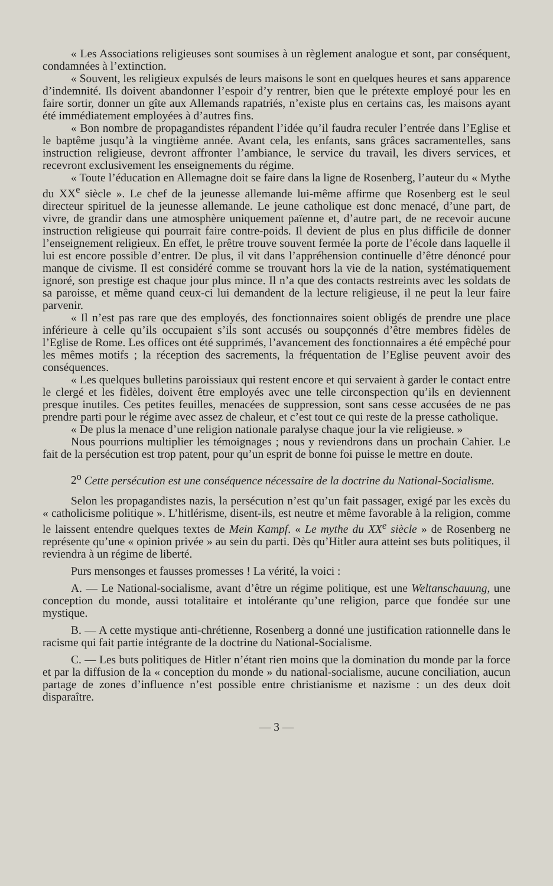« Les Associations religieuses sont soumises à un règlement analogue et sont, par conséquent, condamnées à l’extinction.
« Souvent, les religieux expulsés de leurs maisons le sont en quelques heures et sans apparence d’indemnité. Ils doivent abandonner l’espoir d’y rentrer, bien que le prétexte employé pour les en faire sortir, donner un gîte aux Allemands rapatriés, n’existe plus en certains cas, les maisons ayant été immédiatement employées à d’autres fins.
« Bon nombre de propagandistes répandent l’idée qu’il faudra reculer l’entrée dans l’Eglise et le baptême jusqu’à la vingtième année. Avant cela, les enfants, sans grâces sacramentelles, sans instruction religieuse, devront affronter l’ambiance, le service du travail, les divers services, et recevront exclusivement les enseignements du régime.
« Toute l’éducation en Allemagne doit se faire dans la ligne de Rosenberg, l’auteur du « Mythe du XX<sup>e</sup> siècle ». Le chef de la jeunesse allemande lui-même affirme que Rosenberg est le seul directeur spirituel de la jeunesse allemande. Le jeune catholique est donc menacé, d’une part, de vivre, de grandir dans une atmosphère uniquement païenne et, d’autre part, de ne recevoir aucune instruction religieuse qui pourrait faire contre-poids. Il devient de plus en plus difficile de donner l’enseignement religieux. En effet, le prêtre trouve souvent fermée la porte de l’école dans laquelle il lui est encore possible d’entrer. De plus, il vit dans l’appréhension continuelle d’être dénoncé pour manque de civisme. Il est considéré comme se trouvant hors la vie de la nation, systématiquement ignoré, son prestige est chaque jour plus mince. Il n’a que des contacts restreints avec les soldats de sa paroisse, et même quand ceux-ci lui demandent de la lecture religieuse, il ne peut la leur faire parvenir.
« Il n’est pas rare que des employés, des fonctionnaires soient obligés de prendre une place inférieure à celle qu’ils occupaient s’ils sont accusés ou soupçonnés d’être membres fidèles de l’Eglise de Rome. Les offices ont été supprimés, l’avancement des fonctionnaires a été empêché pour les mêmes motifs ; la réception des sacrements, la fréquentation de l’Eglise peuvent avoir des conséquences.
« Les quelques bulletins paroissiaux qui restent encore et qui servaient à garder le contact entre le clergé et les fidèles, doivent être employés avec une telle circonspection qu’ils en deviennent presque inutiles. Ces petites feuilles, menacées de suppression, sont sans cesse accusées de ne pas prendre parti pour le régime avec assez de chaleur, et c’est tout ce qui reste de la presse catholique.
« De plus la menace d’une religion nationale paralyse chaque jour la vie religieuse. »
Nous pourrions multiplier les témoignages ; nous y reviendrons dans un prochain Cahier. Le fait de la persécution est trop patent, pour qu’un esprit de bonne foi puisse le mettre en doute.
2<sup>o</sup> Cette persécution est une conséquence nécessaire de la doctrine du National-Socialisme.
Selon les propagandistes nazis, la persécution n’est qu’un fait passager, exigé par les excès du « catholicisme politique ». L’hitlérisme, disent-ils, est neutre et même favorable à la religion, comme le laissent entendre quelques textes de Mein Kampf. « Le mythe du XX<sup>e</sup> siècle » de Rosenberg ne représente qu’une « opinion privée » au sein du parti. Dès qu’Hitler aura atteint ses buts politiques, il reviendra à un régime de liberté.
Purs mensonges et fausses promesses ! La vérité, la voici :
A. — Le National-socialisme, avant d’être un régime politique, est une Weltanschauung, une conception du monde, aussi totalitaire et intolérante qu’une religion, parce que fondée sur une mystique.
B. — A cette mystique anti-chrétienne, Rosenberg a donné une justification rationnelle dans le racisme qui fait partie intégrante de la doctrine du National-Socialisme.
C. — Les buts politiques de Hitler n’étant rien moins que la domination du monde par la force et par la diffusion de la « conception du monde » du national-socialisme, aucune conciliation, aucun partage de zones d’influence n’est possible entre christianisme et nazisme : un des deux doit disparaître.
— 3 —